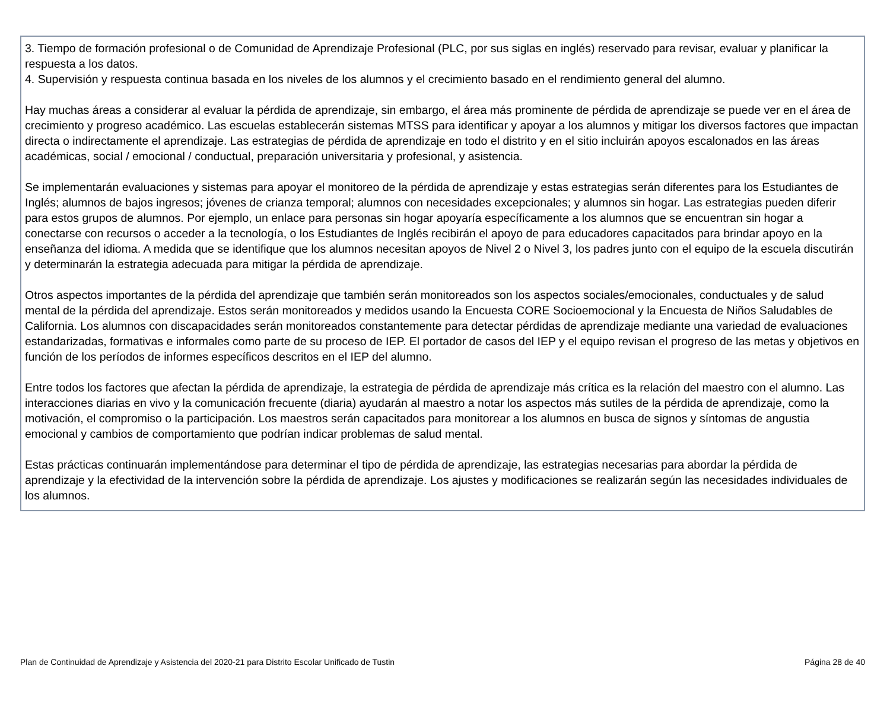3. Tiempo de formación profesional o de Comunidad de Aprendizaje Profesional (PLC, por sus siglas en inglés) reservado para revisar, evaluar y planificar la respuesta a los datos.
4. Supervisión y respuesta continua basada en los niveles de los alumnos y el crecimiento basado en el rendimiento general del alumno.
Hay muchas áreas a considerar al evaluar la pérdida de aprendizaje, sin embargo, el área más prominente de pérdida de aprendizaje se puede ver en el área de crecimiento y progreso académico. Las escuelas establecerán sistemas MTSS para identificar y apoyar a los alumnos y mitigar los diversos factores que impactan directa o indirectamente el aprendizaje. Las estrategias de pérdida de aprendizaje en todo el distrito y en el sitio incluirán apoyos escalonados en las áreas académicas, social / emocional / conductual, preparación universitaria y profesional, y asistencia.
Se implementarán evaluaciones y sistemas para apoyar el monitoreo de la pérdida de aprendizaje y estas estrategias serán diferentes para los Estudiantes de Inglés; alumnos de bajos ingresos; jóvenes de crianza temporal; alumnos con necesidades excepcionales; y alumnos sin hogar. Las estrategias pueden diferir para estos grupos de alumnos. Por ejemplo, un enlace para personas sin hogar apoyaría específicamente a los alumnos que se encuentran sin hogar a conectarse con recursos o acceder a la tecnología, o los Estudiantes de Inglés recibirán el apoyo de para educadores capacitados para brindar apoyo en la enseñanza del idioma. A medida que se identifique que los alumnos necesitan apoyos de Nivel 2 o Nivel 3, los padres junto con el equipo de la escuela discutirán y determinarán la estrategia adecuada para mitigar la pérdida de aprendizaje.
Otros aspectos importantes de la pérdida del aprendizaje que también serán monitoreados son los aspectos sociales/emocionales, conductuales y de salud mental de la pérdida del aprendizaje. Estos serán monitoreados y medidos usando la Encuesta CORE Socioemocional y la Encuesta de Niños Saludables de California. Los alumnos con discapacidades serán monitoreados constantemente para detectar pérdidas de aprendizaje mediante una variedad de evaluaciones estandarizadas, formativas e informales como parte de su proceso de IEP. El portador de casos del IEP y el equipo revisan el progreso de las metas y objetivos en función de los períodos de informes específicos descritos en el IEP del alumno.
Entre todos los factores que afectan la pérdida de aprendizaje, la estrategia de pérdida de aprendizaje más crítica es la relación del maestro con el alumno. Las interacciones diarias en vivo y la comunicación frecuente (diaria) ayudarán al maestro a notar los aspectos más sutiles de la pérdida de aprendizaje, como la motivación, el compromiso o la participación. Los maestros serán capacitados para monitorear a los alumnos en busca de signos y síntomas de angustia emocional y cambios de comportamiento que podrían indicar problemas de salud mental.
Estas prácticas continuarán implementándose para determinar el tipo de pérdida de aprendizaje, las estrategias necesarias para abordar la pérdida de aprendizaje y la efectividad de la intervención sobre la pérdida de aprendizaje. Los ajustes y modificaciones se realizarán según las necesidades individuales de los alumnos.
Plan de Continuidad de Aprendizaje y Asistencia del 2020-21 para Distrito Escolar Unificado de Tustin Página 28 de 40